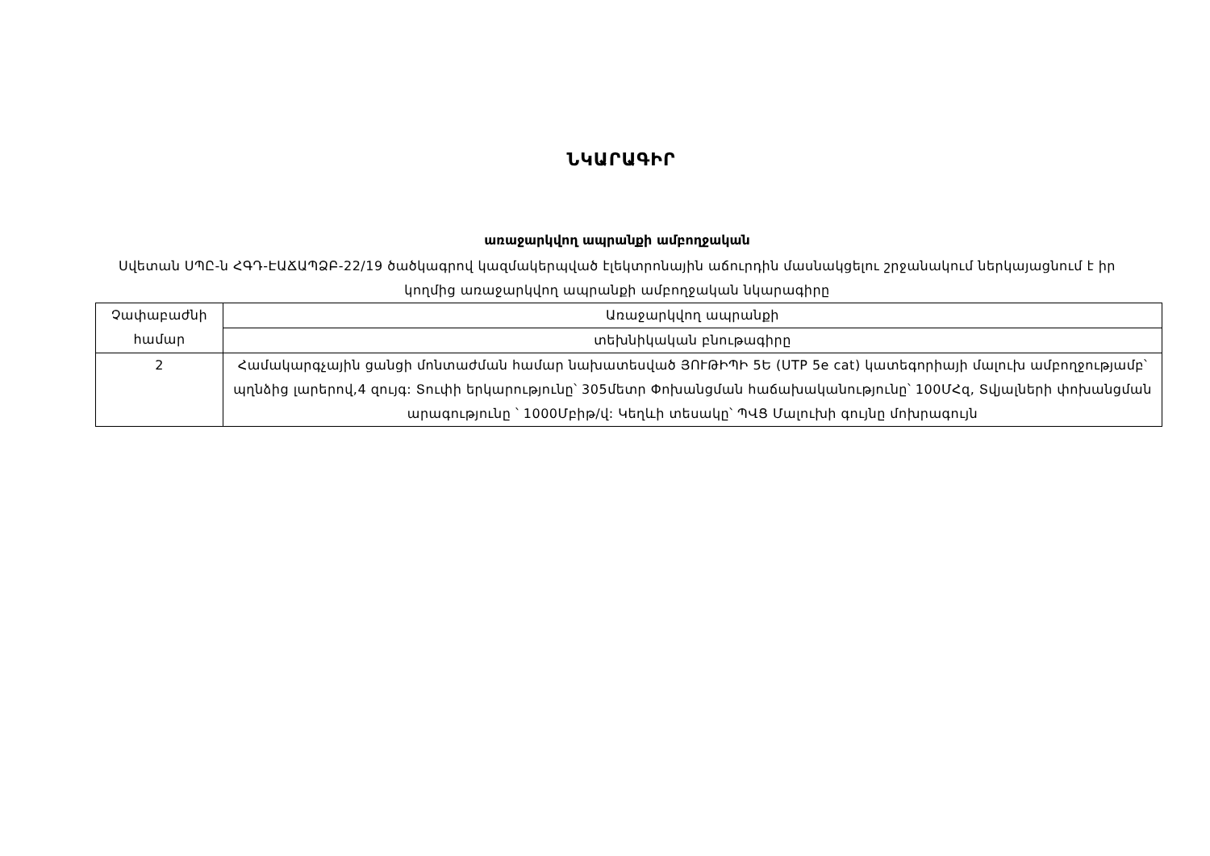ՆԿԱՐԱԳԻՐ
առաջարկվող ապրանքի ամբողջական
Սվետան ՍՊԸ-ն ՀԳԴ-ԷԱՃԱՊՁԲ-22/19 ծածկագրով կազմակերպված էլեկտրոնային աճուրդին մասնակցելու շրջանակում ներկայացնում է իր կողմից առաջարկվող ապրանքի ամբողջական նկարագիրը
| Չափաբաժնի համար | Առաջարկվող ապրանքի |
| | տեխնիկական բնութագիրը |
| 2 | Համակարգչային ցանցի մոնտաժման համար նախատեսված ՅՈՒԹԻՊԻ 5Ե (UTP 5e cat) կատեգորիայի մալուխ ամբողջությամբ՝ պղնձից լարերով,4 զույգ: Տուփի երկարությունը՝ 305մետր Փոխանցման հաճախականությունը՝ 100ՄՀզ, Տվյալների փոխանցման արագությունը ՝ 1000Մբիթ/վ: Կեղևի տեսակը՝ ՊՎՑ Մալուխի գույնը մոխրագույն |